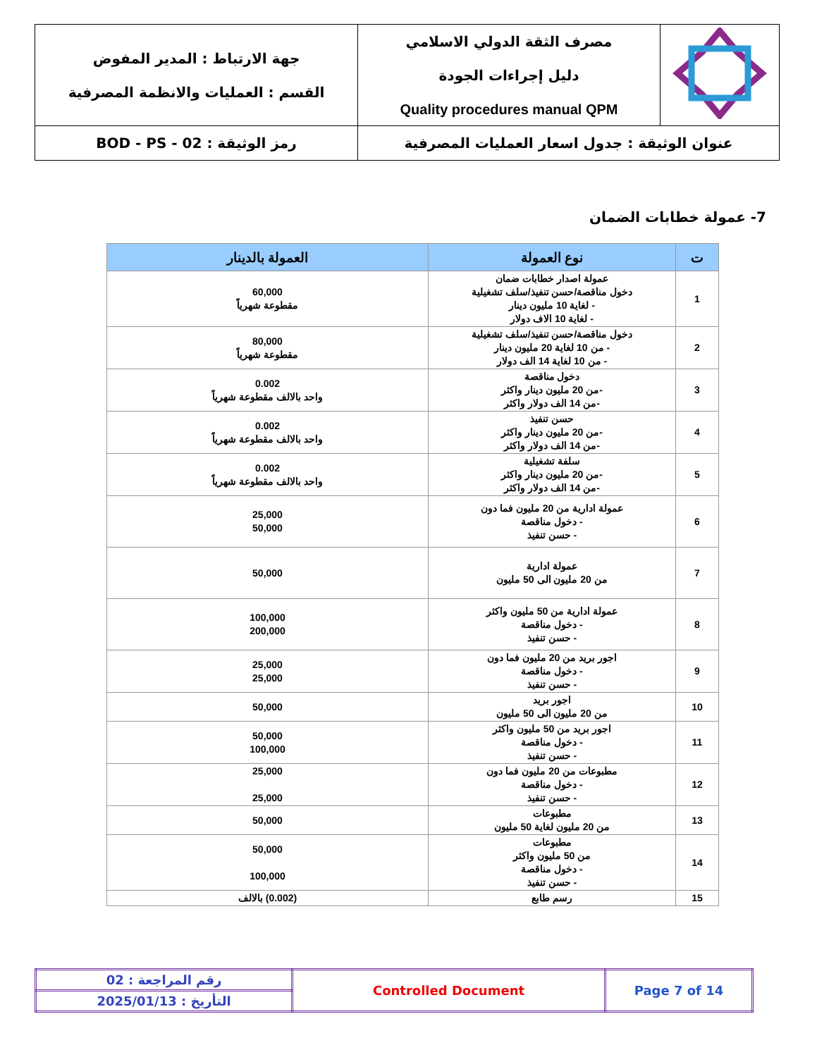| | مصرف الثقة الدولي الاسلامي دليل إجراءات الجودة Quality procedures manual QPM | جهة الارتباط : المدير المفوض القسم : العمليات والانظمة المصرفية |
| عنوان الوثيقة : جدول اسعار العمليات المصرفية | | رمز الوثيقة : BOD - PS - 02 |
7- عمولة خطابات الضمان
| ت | نوع العمولة | العمولة بالدينار |
| --- | --- | --- |
| 1 | عمولة اصدار خطابات ضمان دخول مناقصة/حسن تنفيذ/سلف تشغيلية - لغاية 10 مليون دينار - لغاية 10 الاف دولار | 60,000 مقطوعة شهرياً |
| 2 | دخول مناقصة/حسن تنفيذ/سلف تشغيلية - من 10 لغاية 20 مليون دينار - من 10 لغاية 14 الف دولار | 80,000 مقطوعة شهرياً |
| 3 | دخول مناقصة -من 20 مليون دينار واكثر -من 14 الف دولار واكثر | 0.002 واحد بالالف مقطوعة شهرياً |
| 4 | حسن تنفيذ -من 20 مليون دينار واكثر -من 14 الف دولار واكثر | 0.002 واحد بالالف مقطوعة شهرياً |
| 5 | سلفة تشغيلية -من 20 مليون دينار واكثر -من 14 الف دولار واكثر | 0.002 واحد بالالف مقطوعة شهرياً |
| 6 | عمولة ادارية من 20 مليون فما دون - دخول مناقصة - حسن تنفيذ | 25,000 50,000 |
| 7 | عمولة ادارية من 20 مليون الى 50 مليون | 50,000 |
| 8 | عمولة ادارية من 50 مليون واكثر - دخول مناقصة - حسن تنفيذ | 100,000 200,000 |
| 9 | اجور بريد من 20 مليون فما دون - دخول مناقصة - حسن تنفيذ | 25,000 25,000 |
| 10 | اجور بريد من 20 مليون الى 50 مليون | 50,000 |
| 11 | اجور بريد من 50 مليون واكثر - دخول مناقصة - حسن تنفيذ | 50,000 100,000 |
| 12 | مطبوعات من 20 مليون فما دون - دخول مناقصة - حسن تنفيذ | 25,000 25,000 |
| 13 | مطبوعات من 20 مليون لغاية 50 مليون | 50,000 |
| 14 | مطبوعات من 50 مليون واكثر - دخول مناقصة - حسن تنفيذ | 50,000 100,000 |
| 15 | رسم طابع | (0.002) بالالف |
| رقم المراجعة : 02 | Controlled Document | Page 7 of 14 |
| التأريخ : 2025/01/13 | | |